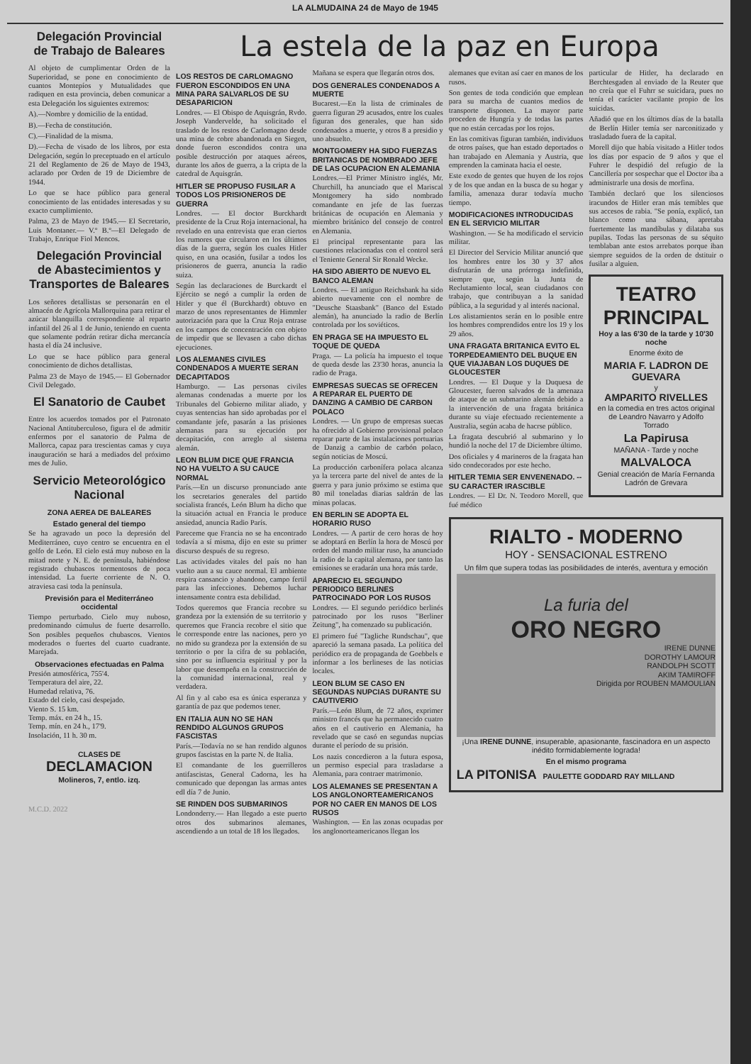LA ALMUDAINA 24 de Mayo de 1945
Delegación Provincial de Trabajo de Baleares
Al objeto de cumplimentar Orden de la Superioridad, se pone en conocimiento de cuantos Montepíos y Mutualidades que radiquen en esta provincia, deben comunicar a esta Delegación los siguientes extremos:
A).—Nombre y domicilio de la entidad.
B).—Fecha de constitución.
C).—Finalidad de la misma.
D).—Fecha de visado de los libros, por esta Delegación, según lo preceptuado en el artículo 21 del Reglamento de 26 de Mayo de 1943, aclarado por Orden de 19 de Diciembre de 1944.
Lo que se hace público para general conocimiento de las entidades interesadas y su exacto cumplimiento.
Palma, 23 de Mayo de 1945.— El Secretario, Luis Montaner.— V.º B.º—El Delegado de Trabajo, Enrique Fiol Mencos.
Delegación Provincial de Abastecimientos y Transportes de Baleares
Los señores detallistas se personarán en el almacén de Agrícola Mallorquina para retirar el azúcar blanquilla correspondiente al reparto infantil del 26 al 1 de Junio, teniendo en cuenta que solamente podrán retirar dicha mercancía hasta el día 24 inclusive.
Lo que se hace público para general conocimiento de dichos detallistas.
Palma 23 de Mayo de 1945.— El Gobernador Civil Delegado.
El Sanatorio de Caubet
Entre los acuerdos tomados por el Patronato Nacional Antituberculoso, figura el de admitir enfermos por el sanatorio de Palma de Mallorca, capaz para trescientas camas y cuya inauguración se hará a mediados del próximo mes de Julio.
Servicio Meteorológico Nacional
ZONA AEREA DE BALEARES
Estado general del tiempo
Se ha agravado un poco la depresión del Mediterráneo, cuyo centro se encuentra en el golfo de León. El cielo está muy nuboso en la mitad norte y N. E. de península, habiéndose registrado chubascos tormentosos de poca intensidad. La fuerte corriente de N. O. atraviesa casi toda la península.
Previsión para el Mediterráneo occidental
Tiempo perturbado. Cielo muy nuboso, predominando cúmulus de fuerte desarrollo. Son posibles pequeños chubascos. Vientos moderados o fuertes del cuarto cuadrante. Marejada.
Observaciones efectuadas en Palma
Presión atmosférica, 755'4.
Temperatura del aire, 22.
Humedad relativa, 76.
Estado del cielo, casi despejado.
Viento S. 15 km.
Temp. máx. en 24 h., 15.
Temp. mín. en 24 h., 17'9.
Insolación, 11 h. 30 m.
CLASES DE
DECLAMACION
Molineros, 7, entlo. izq.
M.C.D. 2022
La estela de la paz en Europa
LOS RESTOS DE CARLOMAGNO FUERON ESCONDIDOS EN UNA MINA PARA SALVARLOS DE SU DESAPARICION
Londres. — El Obispo de Aquisgrán, Rvdo. Joseph Vandervelde, ha solicitado el traslado de los restos de Carlomagno desde una mina de cobre abandonada en Siegen, donde fueron escondidos contra una posible destrucción por ataques aéreos, durante los años de guerra, a la cripta de la catedral de Aquisgrán.
HITLER SE PROPUSO FUSILAR A TODOS LOS PRISIONEROS DE GUERRA
Londres. — El doctor Burckhardt presidente de la Cruz Roja internacional, ha revelado en una entrevista que eran ciertos los rumores que circularon en los últimos días de la guerra, según los cuales Hitler quiso, en una ocasión, fusilar a todos los prisioneros de guerra, anuncia la radio suiza.
Según las declaraciones de Burckardt el Ejército se negó a cumplir la orden de Hitler y que él (Burckhardt) obtuvo en marzo de unos representantes de Himmler autorización para que la Cruz Roja entrase en los campos de concentración con objeto de impedir que se llevasen a cabo dichas ejecuciones.
LOS ALEMANES CIVILES CONDENADOS A MUERTE SERAN DECAPITADOS
Hamburgo. — Las personas civiles alemanas condenadas a muerte por los Tribunales del Gobierno militar aliado, y cuyas sentencias han sido aprobadas por el comandante jefe, pasarán a las prisiones alemanas para su ejecución por decapitación, con arreglo al sistema alemán.
LEON BLUM DICE QUE FRANCIA NO HA VUELTO A SU CAUCE NORMAL
París.—En un discurso pronunciado ante los secretarios generales del partido socialista francés, León Blum ha dicho que la situación actual en Francia le produce ansiedad, anuncia Radio París.
Pareceme que Francia no se ha encontrado todavía a sí misma, dijo en este su primer discurso después de su regreso.
Las actividades vitales del país no han vuelto aun a su cauce normal. El ambiente respira cansancio y abandono, campo fertil para las infecciones. Debemos luchar intensamente contra esta debilidad.
Todos queremos que Francia recobre su grandeza por la extensión de su territorio y queremos que Francia recobre el sitio que le corresponde entre las naciones, pero yo no mido su grandeza por la extensión de su territorio o por la cifra de su población, sino por su influencia espiritual y por la labor que desempeña en la construcción de la comunidad internacional, real y verdadera.
Al fin y al cabo esa es única esperanza y garantía de paz que podemos tener.
EN ITALIA AUN NO SE HAN RENDIDO ALGUNOS GRUPOS FASCISTAS
París.—Todavía no se han rendido algunos grupos fascistas en la parte N. de Italia.
El comandante de los guerrilleros antifascistas, General Cadorna, les ha comunicado que depongan las armas antes edl día 7 de Junio.
SE RINDEN DOS SUBMARINOS
Londonderry.— Han llegado a este puerto otros dos submarinos alemanes, ascendiendo a un total de 18 los llegados.
Mañana se espera que llegarán otros dos.
DOS GENERALES CONDENADOS A MUERTE
Bucarest.—En la lista de criminales de guerra figuran 29 acusados, entre los cuales figuran dos generales, que han sido condenados a muerte, y otros 8 a presidio y uno absuelto.
MONTGOMERY HA SIDO FUERZAS BRITANICAS DE NOMBRADO JEFE DE LAS OCUPACION EN ALEMANIA
Londres.—El Primer Ministro inglés, Mr. Churchill, ha anunciado que el Mariscal Montgomery ha sido nombrado comandante en jefe de las fuerzas británicas de ocupación en Alemania y miembro británico del consejo de control en Alemania.
El principal representante para las cuestiones relacionadas con el control será el Teniente General Sir Ronald Wecke.
HA SIDO ABIERTO DE NUEVO EL BANCO ALEMAN
Londres. — El antiguo Reichsbank ha sido abierto nuevamente con el nombre de "Deusche Staasbank" (Banco del Estado alemán), ha anunciado la radio de Berlín controlada por los soviéticos.
EN PRAGA SE HA IMPUESTO EL TOQUE DE QUEDA
Praga. — La policía ha impuesto el toque de queda desde las 23'30 horas, anuncia la radio de Praga.
EMPRESAS SUECAS SE OFRECEN A REPARAR EL PUERTO DE DANZING A CAMBIO DE CARBON POLACO
Londres. — Un grupo de empresas suecas ha ofrecido al Gobierno provisional polaco reparar parte de las instalaciones portuarias de Danzig a cambio de carbón polaco, según noticias de Moscú.
La producción carbonífera polaca alcanza ya la tercera parte del nivel de antes de la guerra y para junio próximo se estima que 80 mil toneladas diarias saldrán de las minas polacas.
EN BERLIN SE ADOPTA EL HORARIO RUSO
Londres. — A partir de cero horas de hoy se adoptará en Berlín la hora de Moscú por orden del mando militar ruso, ha anunciado la radio de la capital alemana, por tanto las emisiones se eradarán una hora más tarde.
APARECIO EL SEGUNDO PERIODICO BERLINES PATROCINADO POR LOS RUSOS
Londres. — El segundo periódico berlinés patrocinado por los rusos "Berliner Zeitung", ha comenzado su publicación.
El primero fué "Tagliche Rundschau", que apareció la semana pasada. La política del periódico era de propaganda de Goebbels e informar a los berlineses de las noticias locales.
LEON BLUM SE CASO EN SEGUNDAS NUPCIAS DURANTE SU CAUTIVERIO
París.—León Blum, de 72 años, exprimer ministro francés que ha permanecido cuatro años en el cautiverio en Alemania, ha revelado que se casó en segundas nupcias durante el período de su prisión.
Los nazis concedieron a la futura esposa, un permiso especial para trasladarse a Alemania, para contraer matrimonio.
LOS ALEMANES SE PRESENTAN A LOS ANGLONORTEAMERICANOS POR NO CAER EN MANOS DE LOS RUSOS
Washington. — En las zonas ocupadas por los anglonorteamericanos llegan los
alemanes que evitan así caer en manos de los rusos.
Son gentes de toda condición que emplean para su marcha de cuantos medios de transporte disponen. La mayor parte proceden de Hungría y de todas las partes que no están cercadas por los rojos.
En las comitivas figuran también, individuos de otros países, que han estado deportados o han trabajado en Alemania y Austria, que emprenden la caminata hacia el oeste.
Este exodo de gentes que huyen de los rojos y de los que andan en la busca de su hogar y familia, amenaza durar todavía mucho tiempo.
MODIFICACIONES INTRODUCIDAS EN EL SERVICIO MILITAR
Washington. — Se ha modificado el servicio militar.
El Director del Servicio Militar anunció que los hombres entre los 30 y 37 años disfrutarán de una prórroga indefinida, siempre que, según la Junta de Reclutamiento local, sean ciudadanos con trabajo, que contribuyan a la sanidad pública, a la seguridad y al interés nacional.
Los alistamientos serán en lo posible entre los hombres comprendidos entre los 19 y los 29 años.
UNA FRAGATA BRITANICA EVITO EL TORPEDEAMIENTO DEL BUQUE EN QUE VIAJABAN LOS DUQUES DE GLOUCESTER
Londres. — El Duque y la Duquesa de Gloucester, fueron salvados de la amenaza de ataque de un submarino alemán debido a la intervención de una fragata británica durante su viaje efectuado recientemente a Australia, según acaba de hacrse público.
La fragata descubrió al submarino y lo hundió la noche del 17 de Diciembre último.
Dos oficiales y 4 marineros de la fragata han sido condecorados por este hecho.
HITLER TEMIA SER ENVENENADO. -- SU CARACTER IRASCIBLE
Londres. — El Dr. N. Teodoro Morell, que fué médico
particular de Hitler, ha declarado en Berchtesgaden al enviado de la Reuter que no creía que el Fuhrr se suicidara, pues no tenía el carácter vacilante propio de los suicidas.
Añadió que en los últimos días de la batalla de Berlín Hitler temía ser narconitizado y trasladado fuera de la capital.
Morell dijo que había visitado a Hitler todos los días por espacio de 9 años y que el Fuhrer le despidió del refugio de la Cancillería por sospechar que el Doctor iba a administrarle una dosis de morfina.
También declaró que los silenciosos iracundos de Hitler eran más temibles que sus accesos de rabia. "Se ponía, explicó, tan blanco como una sábana, apretaba fuertemente las mandíbulas y dilataba sus pupilas. Todas las personas de su séquito temblaban ante estos arrebatos porque iban siempre seguidos de la orden de dstituir o fusilar a alguien.
TEATRO PRINCIPAL
Hoy a las 6'30 de la tarde y 10'30 noche
Enorme éxito de
MARIA F. LADRON DE GUEVARA
y
AMPARITO RIVELLES
en la comedia en tres actos original de Leandro Navarro y Adolfo Torrado
La Papirusa
MAÑANA - Tarde y noche
MALVALOCA
Genial creación de María Fernanda Ladrón de Grevara
RIALTO - MODERNO
HOY - SENSACIONAL ESTRENO
Un film que supera todas las posibilidades de interés, aventura y emoción
La furia del
ORO NEGRO
IRENE DUNNE
DOROTHY LAMOUR
RANDOLPH SCOTT
AKIM TAMIROFF
Dirigida por ROUBEN MAMOULIAN
¡Una IRENE DUNNE, insuperable, apasionante, fascinadora en un aspecto inédito formidablemente lograda!
En el mismo programa
LA PITONISA PAULETTE GODDARD RAY MILLAND